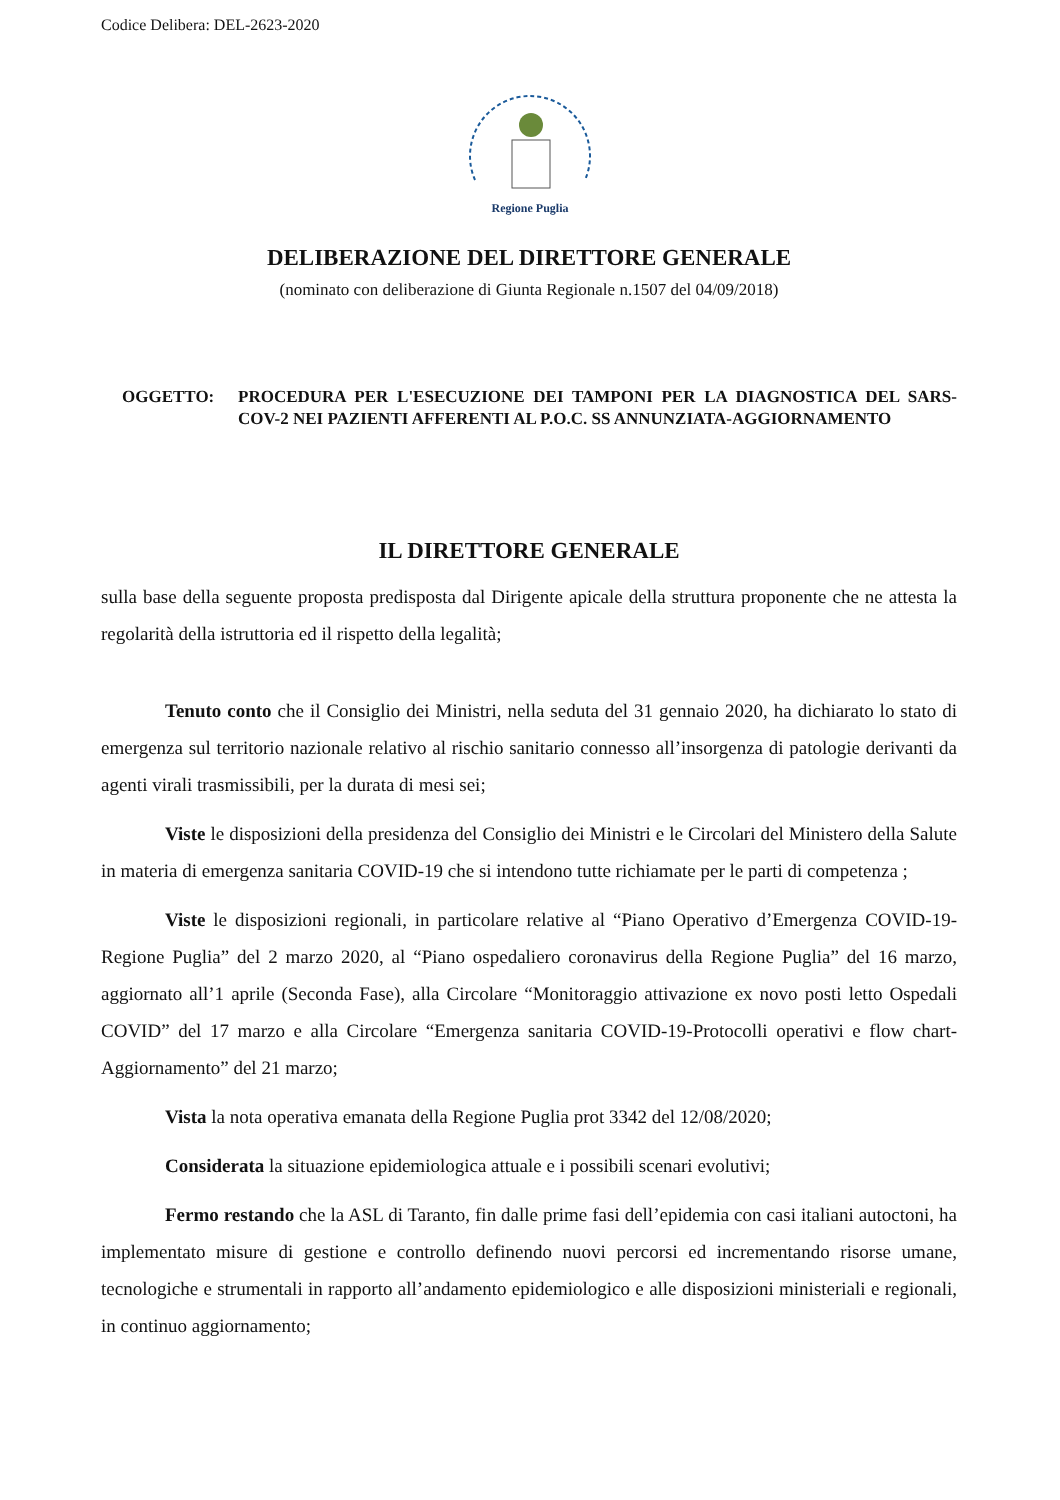Codice Delibera: DEL-2623-2020
Regione Puglia
DELIBERAZIONE DEL DIRETTORE GENERALE
(nominato con deliberazione di Giunta Regionale n.1507 del 04/09/2018)
OGGETTO: PROCEDURA PER L'ESECUZIONE DEI TAMPONI PER LA DIAGNOSTICA DEL SARS-COV-2 NEI PAZIENTI AFFERENTI AL P.O.C. SS ANNUNZIATA-AGGIORNAMENTO
IL DIRETTORE GENERALE
sulla base della seguente proposta predisposta dal Dirigente apicale della struttura proponente che ne attesta la regolarità della istruttoria ed il rispetto della legalità;
Tenuto conto che il Consiglio dei Ministri, nella seduta del 31 gennaio 2020, ha dichiarato lo stato di emergenza sul territorio nazionale relativo al rischio sanitario connesso all’insorgenza di patologie derivanti da agenti virali trasmissibili, per la durata di mesi sei;
Viste le disposizioni della presidenza del Consiglio dei Ministri e le Circolari del Ministero della Salute in materia di emergenza sanitaria COVID-19 che si intendono tutte richiamate per le parti di competenza ;
Viste le disposizioni regionali, in particolare relative al “Piano Operativo d’Emergenza COVID-19-Regione Puglia” del 2 marzo 2020, al “Piano ospedaliero coronavirus della Regione Puglia” del 16 marzo, aggiornato all’1 aprile (Seconda Fase), alla Circolare “Monitoraggio attivazione ex novo posti letto Ospedali COVID” del 17 marzo e alla Circolare “Emergenza sanitaria COVID-19-Protocolli operativi e flow chart-Aggiornamento” del 21 marzo;
Vista la nota operativa emanata della Regione Puglia prot 3342 del 12/08/2020;
Considerata la situazione epidemiologica attuale e i possibili scenari evolutivi;
Fermo restando che la ASL di Taranto, fin dalle prime fasi dell’epidemia con casi italiani autoctoni, ha implementato misure di gestione e controllo definendo nuovi percorsi ed incrementando risorse umane, tecnologiche e strumentali in rapporto all’andamento epidemiologico e alle disposizioni ministeriali e regionali, in continuo aggiornamento;